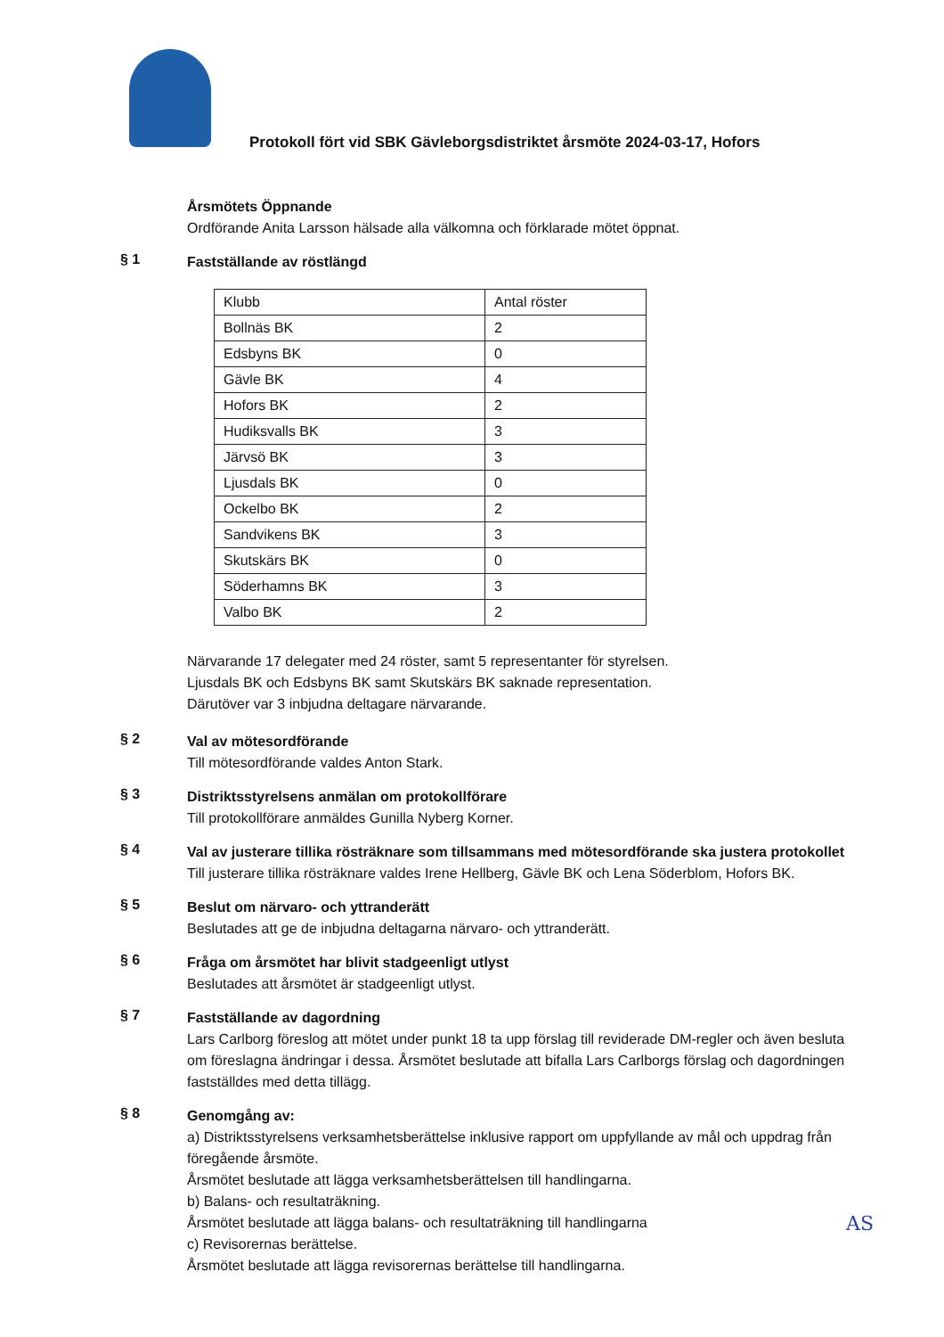Protokoll fört vid SBK Gävleborgsdistriktet årsmöte 2024-03-17, Hofors
Årsmötets Öppnande
Ordförande Anita Larsson hälsade alla välkomna och förklarade mötet öppnat.
§ 1
Fastställande av röstlängd
| Klubb | Antal röster |
| Bollnäs BK | 2 |
| Edsbyns BK | 0 |
| Gävle BK | 4 |
| Hofors BK | 2 |
| Hudiksvalls BK | 3 |
| Järvsö BK | 3 |
| Ljusdals BK | 0 |
| Ockelbo BK | 2 |
| Sandvikens BK | 3 |
| Skutskärs BK | 0 |
| Söderhamns BK | 3 |
| Valbo BK | 2 |
Närvarande 17 delegater med 24 röster, samt 5 representanter för styrelsen.
Ljusdals BK och Edsbyns BK samt Skutskärs BK saknade representation.
Därutöver var 3 inbjudna deltagare närvarande.
§ 2
Val av mötesordförande
Till mötesordförande valdes Anton Stark.
§ 3
Distriktsstyrelsens anmälan om protokollförare
Till protokollförare anmäldes Gunilla Nyberg Korner.
§ 4
Val av justerare tillika rösträknare som tillsammans med mötesordförande ska justera protokollet
Till justerare tillika rösträknare valdes Irene Hellberg, Gävle BK och Lena Söderblom, Hofors BK.
§ 5
Beslut om närvaro- och yttranderätt
Beslutades att ge de inbjudna deltagarna närvaro- och yttranderätt.
§ 6
Fråga om årsmötet har blivit stadgeenligt utlyst
Beslutades att årsmötet är stadgeenligt utlyst.
§ 7
Fastställande av dagordning
Lars Carlborg föreslog att mötet under punkt 18 ta upp förslag till reviderade DM-regler och även besluta om föreslagna ändringar i dessa. Årsmötet beslutade att bifalla Lars Carlborgs förslag och dagordningen fastställdes med detta tillägg.
§ 8
Genomgång av:
a) Distriktsstyrelsens verksamhetsberättelse inklusive rapport om uppfyllande av mål och uppdrag från föregående årsmöte.
Årsmötet beslutade att lägga verksamhetsberättelsen till handlingarna.
b) Balans- och resultaträkning.
Årsmötet beslutade att lägga balans- och resultaträkning till handlingarna
c) Revisorernas berättelse.
Årsmötet beslutade att lägga revisorernas berättelse till handlingarna.
AS